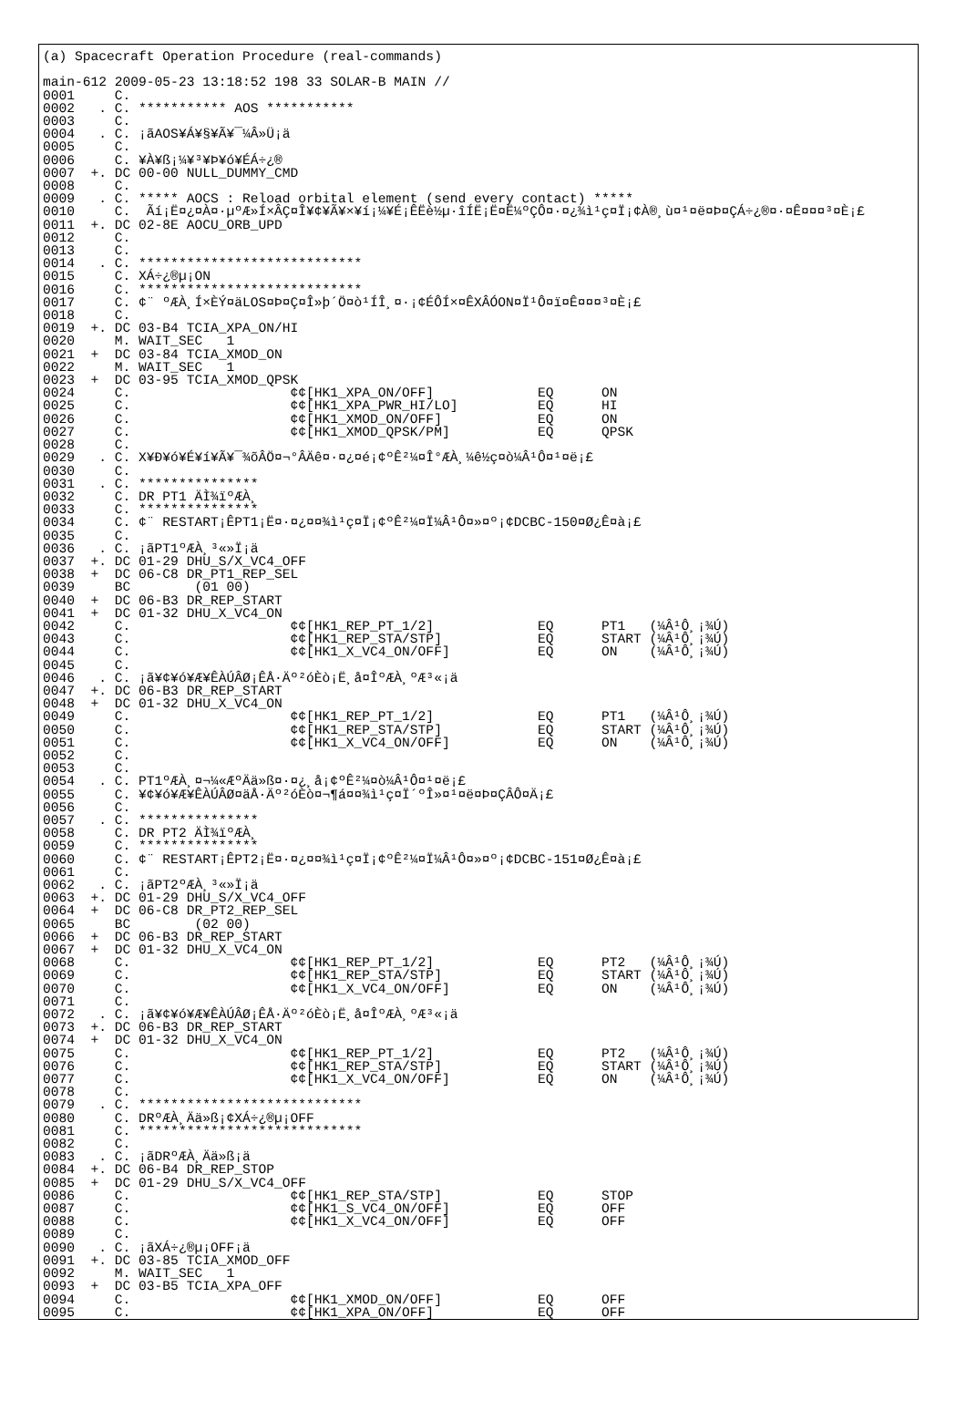(a) Spacecraft Operation Procedure (real-commands)

main-612 2009-05-23 13:18:52 198 33 SOLAR-B MAIN //
0001     C.
0002   . C. *********** AOS ***********
0003     C.
0004   . C. ¡ãAOS¥Á¥§¥Ã¥¯¼Â»Ü¡ä
0005     C.
0006     C. ¥À¥ß¡¼¥³¥Þ¥ó¥ÉÁ÷¿®
0007  +. DC 00-00 NULL_DUMMY_CMD
0008     C.
0009   . C. ***** AOCS : Reload orbital element (send every contact) *****
0010     C.  Ãí¡Ë¤¿¤À¤·µºÆ»Í×ÂÇ¤Î¥¢¥Ã¥×¥í¡¼¥É¡ÊËè½µ·îÍË¡Ë¤Ë¼ºÇÔ¤·¤¿¾ì¹ç¤Ï¡¢À®¸ù¤¹¤ë¤Þ¤ÇÁ÷¿®¤·¤Ê¤¤¤³¤È¡£
0011  +. DC 02-8E AOCU_ORB_UPD
0012     C.
0013     C.
0014   . C. ****************************
0015     C. XÁ÷¿®µ¡ON
0016     C. ****************************
0017     C. ¢¨ ºÆÀ¸Í×ÈÝ¤äLOS¤Þ¤Ç¤Î»þ´Ö¤ò¹ÍÎ¸¤·¡¢ÉÔÍ×¤ÊXÂÓON¤Ï¹Ô¤ï¤Ê¤¤¤³¤È¡£
0018     C.
0019  +. DC 03-B4 TCIA_XPA_ON/HI
0020     M. WAIT_SEC   1
0021  +  DC 03-84 TCIA_XMOD_ON
0022     M. WAIT_SEC   1
0023  +  DC 03-95 TCIA_XMOD_QPSK
0024     C.                    ¢¢[HK1_XPA_ON/OFF]             EQ      ON
0025     C.                    ¢¢[HK1_XPA_PWR_HI/LO]          EQ      HI
0026     C.                    ¢¢[HK1_XMOD_ON/OFF]            EQ      ON
0027     C.                    ¢¢[HK1_XMOD_QPSK/PM]           EQ      QPSK
0028     C.
0029   . C. X¥Ð¥ó¥É¥í¥Ã¥¯¾õÂÖ¤¬°ÂÄê¤·¤¿¤é¡¢ºÊ²¼¤Î°ÆÀ¸¼ê½ç¤ò¼Â¹Ô¤¹¤ë¡£
0030     C.
0031   . C. ***************
0032     C. DR PT1 ÄÌ¾ïºÆÀ¸
0033     C. ***************
0034     C. ¢¨ RESTART¡ÊPT1¡Ë¤·¤¿¤¤¾ì¹ç¤Ï¡¢ºÊ²¼¤Ï¼Â¹Ô¤»¤º¡¢DCBC-150¤Ø¿Ê¤à¡£
0035     C.
0036   . C. ¡ãPT1ºÆÀ¸³«»Ï¡ä
0037  +. DC 01-29 DHU_S/X_VC4_OFF
0038  +  DC 06-C8 DR_PT1_REP_SEL
0039     BC        (01 00)
0040  +  DC 06-B3 DR_REP_START
0041  +  DC 01-32 DHU_X_VC4_ON
0042     C.                    ¢¢[HK1_REP_PT_1/2]             EQ      PT1   (¼Â¹Ô¸¡¾Ú)
0043     C.                    ¢¢[HK1_REP_STA/STP]            EQ      START (¼Â¹Ô¸¡¾Ú)
0044     C.                    ¢¢[HK1_X_VC4_ON/OFF]           EQ      ON    (¼Â¹Ô¸¡¾Ú)
0045     C.
0046   . C. ¡ã¥¢¥ó¥Æ¥ÊÀÚÂØ¡ÊÅ·Äº²óÈò¡Ë¸å¤ÎºÆÀ¸ºÆ³«¡ä
0047  +. DC 06-B3 DR_REP_START
0048  +  DC 01-32 DHU_X_VC4_ON
0049     C.                    ¢¢[HK1_REP_PT_1/2]             EQ      PT1   (¼Â¹Ô¸¡¾Ú)
0050     C.                    ¢¢[HK1_REP_STA/STP]            EQ      START (¼Â¹Ô¸¡¾Ú)
0051     C.                    ¢¢[HK1_X_VC4_ON/OFF]           EQ      ON    (¼Â¹Ô¸¡¾Ú)
0052     C.
0053     C.
0054   . C. PT1ºÆÀ¸¤¬¼«ÆºÄä»ß¤·¤¿¸å¡¢ºÊ²¼¤ò¼Â¹Ô¤¹¤ë¡£
0055     C. ¥¢¥ó¥Æ¥ÊÀÚÂØ¤äÅ·Äº²óÈò¤¬¶á¤¤¾ì¹ç¤Ï´ºÎ»¤¹¤ë¤Þ¤ÇÂÔ¤Ä¡£
0056     C.
0057   . C. ***************
0058     C. DR PT2 ÄÌ¾ïºÆÀ¸
0059     C. ***************
0060     C. ¢¨ RESTART¡ÊPT2¡Ë¤·¤¿¤¤¾ì¹ç¤Ï¡¢ºÊ²¼¤Ï¼Â¹Ô¤»¤º¡¢DCBC-151¤Ø¿Ê¤à¡£
0061     C.
0062   . C. ¡ãPT2ºÆÀ¸³«»Ï¡ä
0063  +. DC 01-29 DHU_S/X_VC4_OFF
0064  +  DC 06-C8 DR_PT2_REP_SEL
0065     BC        (02 00)
0066  +  DC 06-B3 DR_REP_START
0067  +  DC 01-32 DHU_X_VC4_ON
0068     C.                    ¢¢[HK1_REP_PT_1/2]             EQ      PT2   (¼Â¹Ô¸¡¾Ú)
0069     C.                    ¢¢[HK1_REP_STA/STP]            EQ      START (¼Â¹Ô¸¡¾Ú)
0070     C.                    ¢¢[HK1_X_VC4_ON/OFF]           EQ      ON    (¼Â¹Ô¸¡¾Ú)
0071     C.
0072   . C. ¡ã¥¢¥ó¥Æ¥ÊÀÚÂØ¡ÊÅ·Äº²óÈò¡Ë¸å¤ÎºÆÀ¸ºÆ³«¡ä
0073  +. DC 06-B3 DR_REP_START
0074  +  DC 01-32 DHU_X_VC4_ON
0075     C.                    ¢¢[HK1_REP_PT_1/2]             EQ      PT2   (¼Â¹Ô¸¡¾Ú)
0076     C.                    ¢¢[HK1_REP_STA/STP]            EQ      START (¼Â¹Ô¸¡¾Ú)
0077     C.                    ¢¢[HK1_X_VC4_ON/OFF]           EQ      ON    (¼Â¹Ô¸¡¾Ú)
0078     C.
0079   . C. ****************************
0080     C. DRºÆÀ¸Ää»ß¡¢XÁ÷¿®µ¡OFF
0081     C. ****************************
0082     C.
0083   . C. ¡ãDRºÆÀ¸Ää»ß¡ä
0084  +. DC 06-B4 DR_REP_STOP
0085  +  DC 01-29 DHU_S/X_VC4_OFF
0086     C.                    ¢¢[HK1_REP_STA/STP]            EQ      STOP
0087     C.                    ¢¢[HK1_S_VC4_ON/OFF]           EQ      OFF
0088     C.                    ¢¢[HK1_X_VC4_ON/OFF]           EQ      OFF
0089     C.
0090   . C. ¡ãXÁ÷¿®µ¡OFF¡ä
0091  +. DC 03-85 TCIA_XMOD_OFF
0092     M. WAIT_SEC   1
0093  +  DC 03-B5 TCIA_XPA_OFF
0094     C.                    ¢¢[HK1_XMOD_ON/OFF]            EQ      OFF
0095     C.                    ¢¢[HK1_XPA_ON/OFF]             EQ      OFF